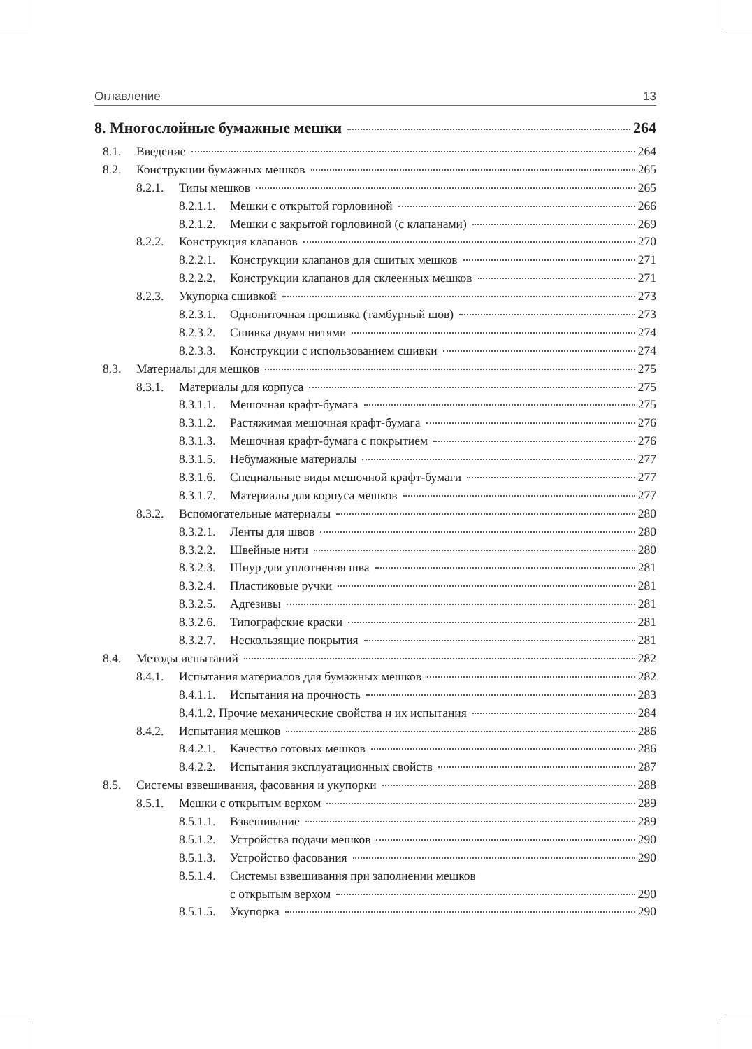Оглавление 13
8. Многослойные бумажные мешки 264
8.1. Введение 264
8.2. Конструкции бумажных мешков 265
8.2.1. Типы мешков 265
8.2.1.1. Мешки с открытой горловиной 266
8.2.1.2. Мешки с закрытой горловиной (с клапанами) 269
8.2.2. Конструкция клапанов 270
8.2.2.1. Конструкции клапанов для сшитых мешков 271
8.2.2.2. Конструкции клапанов для склеенных мешков 271
8.2.3. Укупорка сшивкой 273
8.2.3.1. Однониточная прошивка (тамбурный шов) 273
8.2.3.2. Сшивка двумя нитями 274
8.2.3.3. Конструкции с использованием сшивки 274
8.3. Материалы для мешков 275
8.3.1. Материалы для корпуса 275
8.3.1.1. Мешочная крафт-бумага 275
8.3.1.2. Растяжимая мешочная крафт-бумага 276
8.3.1.3. Мешочная крафт-бумага с покрытием 276
8.3.1.5. Небумажные материалы 277
8.3.1.6. Специальные виды мешочной крафт-бумаги 277
8.3.1.7. Материалы для корпуса мешков 277
8.3.2. Вспомогательные материалы 280
8.3.2.1. Ленты для швов 280
8.3.2.2. Швейные нити 280
8.3.2.3. Шнур для уплотнения шва 281
8.3.2.4. Пластиковые ручки 281
8.3.2.5. Адгезивы 281
8.3.2.6. Типографские краски 281
8.3.2.7. Нескользящие покрытия 281
8.4. Методы испытаний 282
8.4.1. Испытания материалов для бумажных мешков 282
8.4.1.1. Испытания на прочность 283
8.4.1.2. Прочие механические свойства и их испытания 284
8.4.2. Испытания мешков 286
8.4.2.1. Качество готовых мешков 286
8.4.2.2. Испытания эксплуатационных свойств 287
8.5. Системы взвешивания, фасования и укупорки 288
8.5.1. Мешки с открытым верхом 289
8.5.1.1. Взвешивание 289
8.5.1.2. Устройства подачи мешков 290
8.5.1.3. Устройство фасования 290
8.5.1.4. Системы взвешивания при заполнении мешков
с открытым верхом 290
8.5.1.5. Укупорка 290